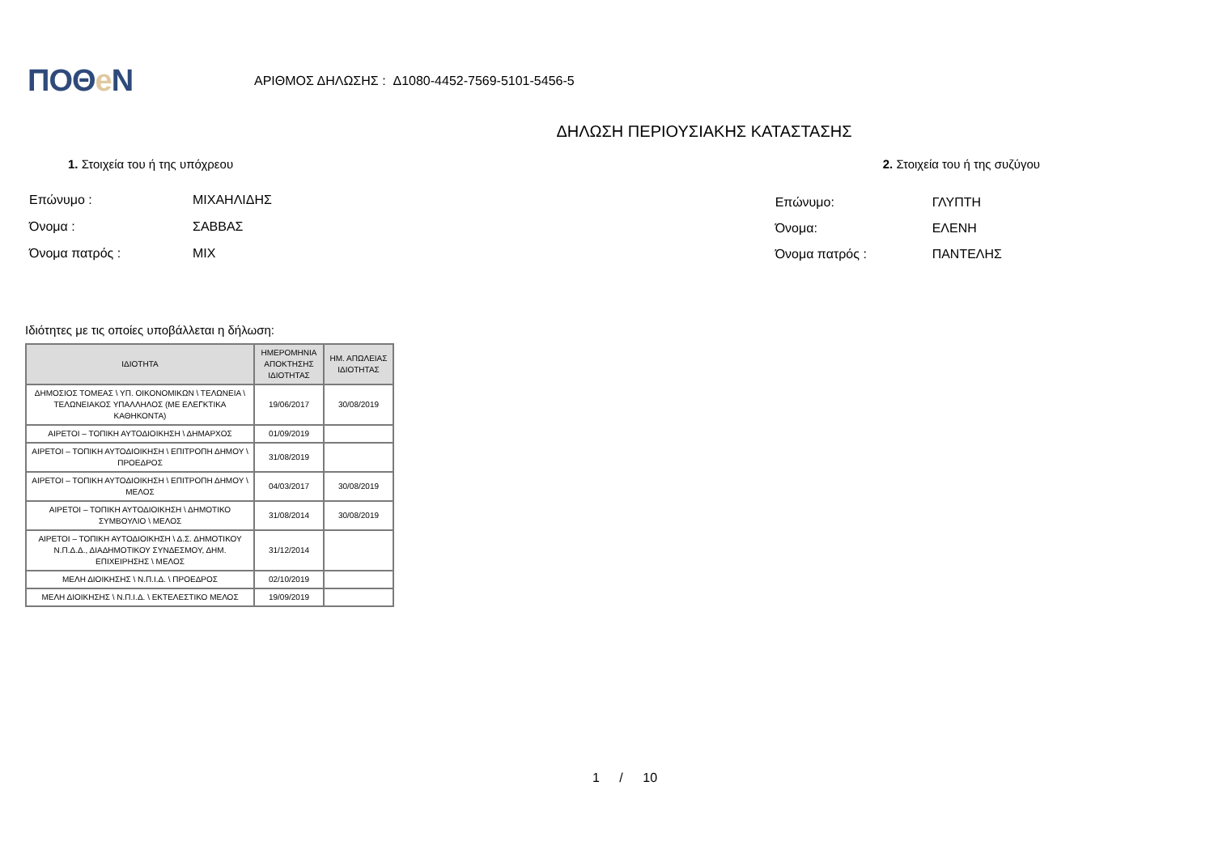ΠΟΘe Ν
ΑΡΙΘΜΟΣ ΔΗΛΩΣΗΣ : Δ1080-4452-7569-5101-5456-5
ΔΗΛΩΣΗ ΠΕΡΙΟΥΣΙΑΚΗΣ ΚΑΤΑΣΤΑΣΗΣ
1. Στοιχεία του ή της υπόχρεου 2. Στοιχεία του ή της συζύγου
| Επώνυμο : | ΜΙΧΑΗΛΙΔΗΣ |
| Όνομα : | ΣΑΒΒΑΣ |
| Όνομα πατρός : | ΜΙΧ |
| Επώνυμο: | ΓΛΥΠΤΗ |
| Όνομα: | ΕΛΕΝΗ |
| Όνομα πατρός : | ΠΑΝΤΕΛΗΣ |
Ιδιότητες με τις οποίες υποβάλλεται η δήλωση:
| ΙΔΙΟΤΗΤΑ | ΗΜΕΡΟΜΗΝΙΑ ΑΠΟΚΤΗΣΗΣ ΙΔΙΟΤΗΤΑΣ | ΗΜ. ΑΠΩΛΕΙΑΣ ΙΔΙΟΤΗΤΑΣ |
| --- | --- | --- |
| ΔΗΜΟΣΙΟΣ ΤΟΜΕΑΣ \ ΥΠ. ΟΙΚΟΝΟΜΙΚΩΝ \ ΤΕΛΩΝΕΙΑ \ ΤΕΛΩΝΕΙΑΚΟΣ ΥΠΑΛΛΗΛΟΣ (ΜΕ ΕΛΕΓΚΤΙΚΑ ΚΑΘΗΚΟΝΤΑ) | 19/06/2017 | 30/08/2019 |
| ΑΙΡΕΤΟΙ – ΤΟΠΙΚΗ ΑΥΤΟΔΙΟΙΚΗΣΗ \ ΔΗΜΑΡΧΟΣ | 01/09/2019 | |
| ΑΙΡΕΤΟΙ – ΤΟΠΙΚΗ ΑΥΤΟΔΙΟΙΚΗΣΗ \ ΕΠΙΤΡΟΠΗ ΔΗΜΟΥ \ ΠΡΟΕΔΡΟΣ | 31/08/2019 | |
| ΑΙΡΕΤΟΙ – ΤΟΠΙΚΗ ΑΥΤΟΔΙΟΙΚΗΣΗ \ ΕΠΙΤΡΟΠΗ ΔΗΜΟΥ \ ΜΕΛΟΣ | 04/03/2017 | 30/08/2019 |
| ΑΙΡΕΤΟΙ – ΤΟΠΙΚΗ ΑΥΤΟΔΙΟΙΚΗΣΗ \ ΔΗΜΟΤΙΚΟ ΣΥΜΒΟΥΛΙΟ \ ΜΕΛΟΣ | 31/08/2014 | 30/08/2019 |
| ΑΙΡΕΤΟΙ – ΤΟΠΙΚΗ ΑΥΤΟΔΙΟΙΚΗΣΗ \ Δ.Σ. ΔΗΜΟΤΙΚΟΥ Ν.Π.Δ.Δ., ΔΙΑΔΗΜΟΤΙΚΟΥ ΣΥΝΔΕΣΜΟΥ, ΔΗΜ. ΕΠΙΧΕΙΡΗΣΗΣ \ ΜΕΛΟΣ | 31/12/2014 | |
| ΜΕΛΗ ΔΙΟΙΚΗΣΗΣ \ Ν.Π.Ι.Δ. \ ΠΡΟΕΔΡΟΣ | 02/10/2019 | |
| ΜΕΛΗ ΔΙΟΙΚΗΣΗΣ \ Ν.Π.Ι.Δ. \ ΕΚΤΕΛΕΣΤΙΚΟ ΜΕΛΟΣ | 19/09/2019 | |
1 / 10